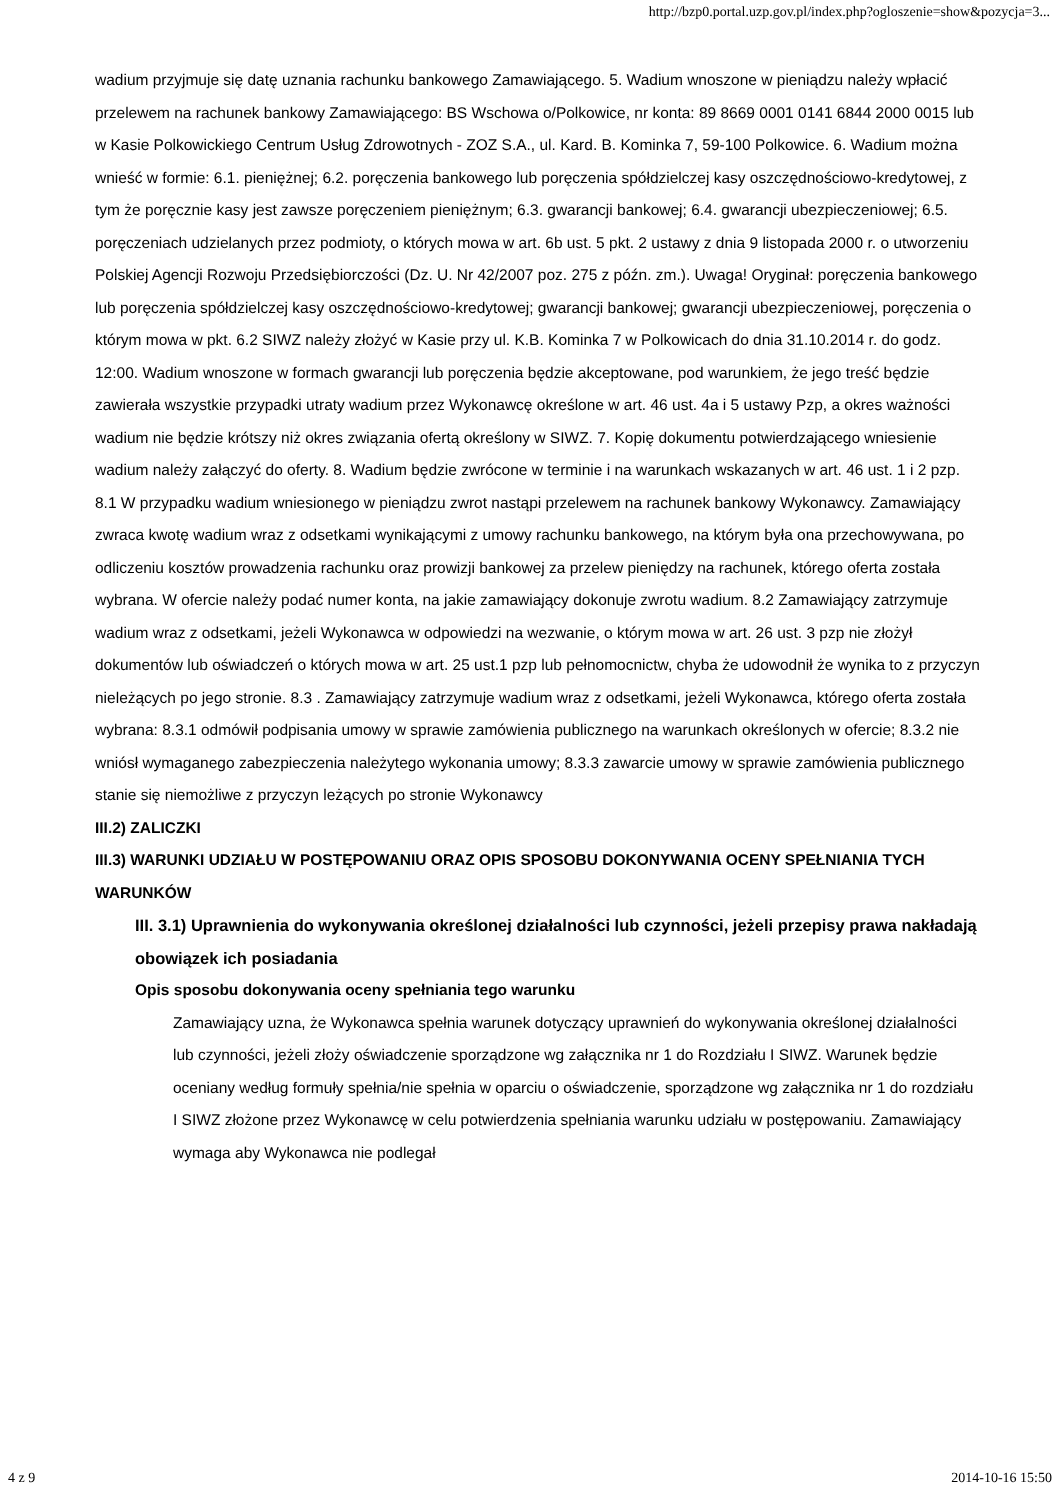http://bzp0.portal.uzp.gov.pl/index.php?ogloszenie=show&pozycja=3...
wadium przyjmuje się datę uznania rachunku bankowego Zamawiającego. 5. Wadium wnoszone w pieniądzu należy wpłacić przelewem na rachunek bankowy Zamawiającego: BS Wschowa o/Polkowice, nr konta: 89 8669 0001 0141 6844 2000 0015 lub w Kasie Polkowickiego Centrum Usług Zdrowotnych - ZOZ S.A., ul. Kard. B. Kominka 7, 59-100 Polkowice. 6. Wadium można wnieść w formie: 6.1. pieniężnej; 6.2. poręczenia bankowego lub poręczenia spółdzielczej kasy oszczędnościowo-kredytowej, z tym że poręcznie kasy jest zawsze poręczeniem pieniężnym; 6.3. gwarancji bankowej; 6.4. gwarancji ubezpieczeniowej; 6.5. poręczeniach udzielanych przez podmioty, o których mowa w art. 6b ust. 5 pkt. 2 ustawy z dnia 9 listopada 2000 r. o utworzeniu Polskiej Agencji Rozwoju Przedsiębiorczości (Dz. U. Nr 42/2007 poz. 275 z późn. zm.). Uwaga! Oryginał: poręczenia bankowego lub poręczenia spółdzielczej kasy oszczędnościowo-kredytowej; gwarancji bankowej; gwarancji ubezpieczeniowej, poręczenia o którym mowa w pkt. 6.2 SIWZ należy złożyć w Kasie przy ul. K.B. Kominka 7 w Polkowicach do dnia 31.10.2014 r. do godz. 12:00. Wadium wnoszone w formach gwarancji lub poręczenia będzie akceptowane, pod warunkiem, że jego treść będzie zawierała wszystkie przypadki utraty wadium przez Wykonawcę określone w art. 46 ust. 4a i 5 ustawy Pzp, a okres ważności wadium nie będzie krótszy niż okres związania ofertą określony w SIWZ. 7. Kopię dokumentu potwierdzającego wniesienie wadium należy załączyć do oferty. 8. Wadium będzie zwrócone w terminie i na warunkach wskazanych w art. 46 ust. 1 i 2 pzp. 8.1 W przypadku wadium wniesionego w pieniądzu zwrot nastąpi przelewem na rachunek bankowy Wykonawcy. Zamawiający zwraca kwotę wadium wraz z odsetkami wynikającymi z umowy rachunku bankowego, na którym była ona przechowywana, po odliczeniu kosztów prowadzenia rachunku oraz prowizji bankowej za przelew pieniędzy na rachunek, którego oferta została wybrana. W ofercie należy podać numer konta, na jakie zamawiający dokonuje zwrotu wadium. 8.2 Zamawiający zatrzymuje wadium wraz z odsetkami, jeżeli Wykonawca w odpowiedzi na wezwanie, o którym mowa w art. 26 ust. 3 pzp nie złożył dokumentów lub oświadczeń o których mowa w art. 25 ust.1 pzp lub pełnomocnictw, chyba że udowodnił że wynika to z przyczyn nieleżących po jego stronie. 8.3 . Zamawiający zatrzymuje wadium wraz z odsetkami, jeżeli Wykonawca, którego oferta została wybrana: 8.3.1 odmówił podpisania umowy w sprawie zamówienia publicznego na warunkach określonych w ofercie; 8.3.2 nie wniósł wymaganego zabezpieczenia należytego wykonania umowy; 8.3.3 zawarcie umowy w sprawie zamówienia publicznego stanie się niemożliwe z przyczyn leżących po stronie Wykonawcy
III.2) ZALICZKI
III.3) WARUNKI UDZIAŁU W POSTĘPOWANIU ORAZ OPIS SPOSOBU DOKONYWANIA OCENY SPEŁNIANIA TYCH WARUNKÓW
III. 3.1) Uprawnienia do wykonywania określonej działalności lub czynności, jeżeli przepisy prawa nakładają obowiązek ich posiadania
Opis sposobu dokonywania oceny spełniania tego warunku
Zamawiający uzna, że Wykonawca spełnia warunek dotyczący uprawnień do wykonywania określonej działalności lub czynności, jeżeli złoży oświadczenie sporządzone wg załącznika nr 1 do Rozdziału I SIWZ. Warunek będzie oceniany według formuły spełnia/nie spełnia w oparciu o oświadczenie, sporządzone wg załącznika nr 1 do rozdziału I SIWZ złożone przez Wykonawcę w celu potwierdzenia spełniania warunku udziału w postępowaniu. Zamawiający wymaga aby Wykonawca nie podlegał
4 z 9 2014-10-16 15:50